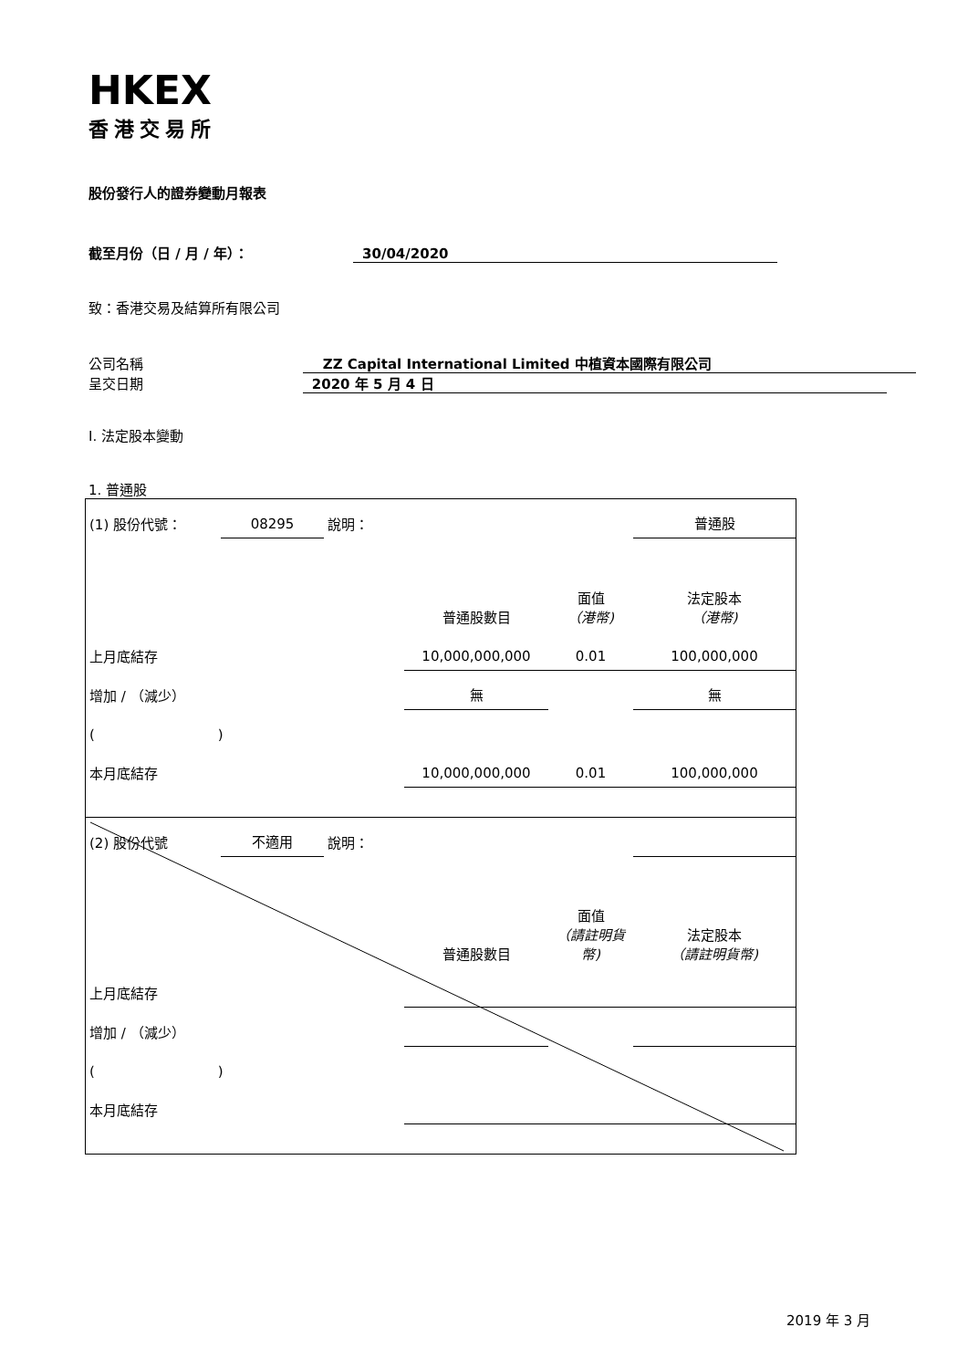HKEX
香港交易所
股份發行人的證券變動月報表
截至月份（日 / 月 / 年）： 30/04/2020
致：香港交易及結算所有限公司
公司名稱 ZZ Capital International Limited 中植資本國際有限公司
呈交日期 2020 年 5 月 4 日
I. 法定股本變動
1. 普通股
| (1) 股份代號： | 08295 | 說明： | | | 普通股 |
| | | | 普通股數目 | 面值 （港幣) | 法定股本 （港幣) |
| 上月底結存 | | | 10,000,000,000 | 0.01 | 100,000,000 |
| 增加 / （減少） | | | 無 | | 無 |
| ( ) | | | | | |
| 本月底結存 | | | 10,000,000,000 | 0.01 | 100,000,000 |
| (2) 股份代號 | 不適用 | 說明： | | | |
| | | | 普通股數目 | 面值 （請註明貨幣) | 法定股本 （請註明貨幣) |
| 上月底結存 | | | | | |
| 增加 / （減少） | | | | | |
| ( ) | | | | | |
| 本月底結存 | | | | | |
2019 年 3 月